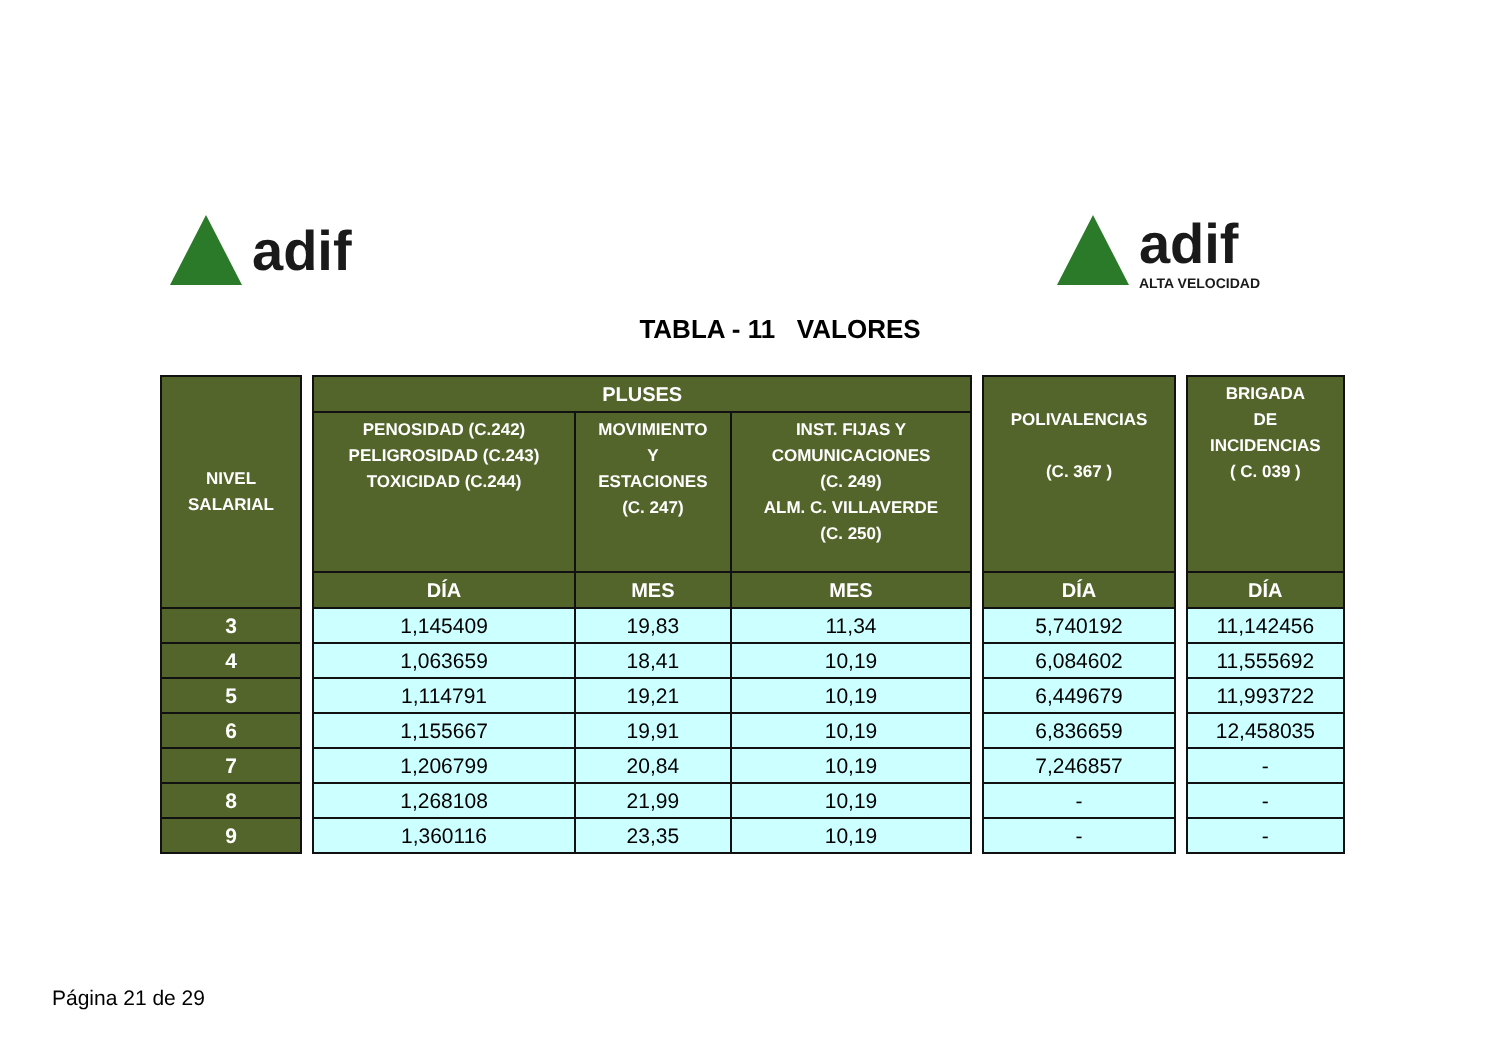adif adif
ALTA VELOCIDAD
TABLA - 11 VALORES
| NIVEL SALARIAL | | PLUSES | | | | POLIVALENCIAS (C. 367 ) | | BRIGADA DE INCIDENCIAS ( C. 039 ) |
| | | PENOSIDAD (C.242) PELIGROSIDAD (C.243) TOXICIDAD (C.244) | MOVIMIENTO Y ESTACIONES (C. 247) | INST. FIJAS Y COMUNICACIONES (C. 249) ALM. C. VILLAVERDE (C. 250) | | | | |
| | | DÍA | MES | MES | | DÍA | | DÍA |
| 3 | | 1,145409 | 19,83 | 11,34 | | 5,740192 | | 11,142456 |
| 4 | | 1,063659 | 18,41 | 10,19 | | 6,084602 | | 11,555692 |
| 5 | | 1,114791 | 19,21 | 10,19 | | 6,449679 | | 11,993722 |
| 6 | | 1,155667 | 19,91 | 10,19 | | 6,836659 | | 12,458035 |
| 7 | | 1,206799 | 20,84 | 10,19 | | 7,246857 | | - |
| 8 | | 1,268108 | 21,99 | 10,19 | | - | | - |
| 9 | | 1,360116 | 23,35 | 10,19 | | - | | - |
Página 21 de 29